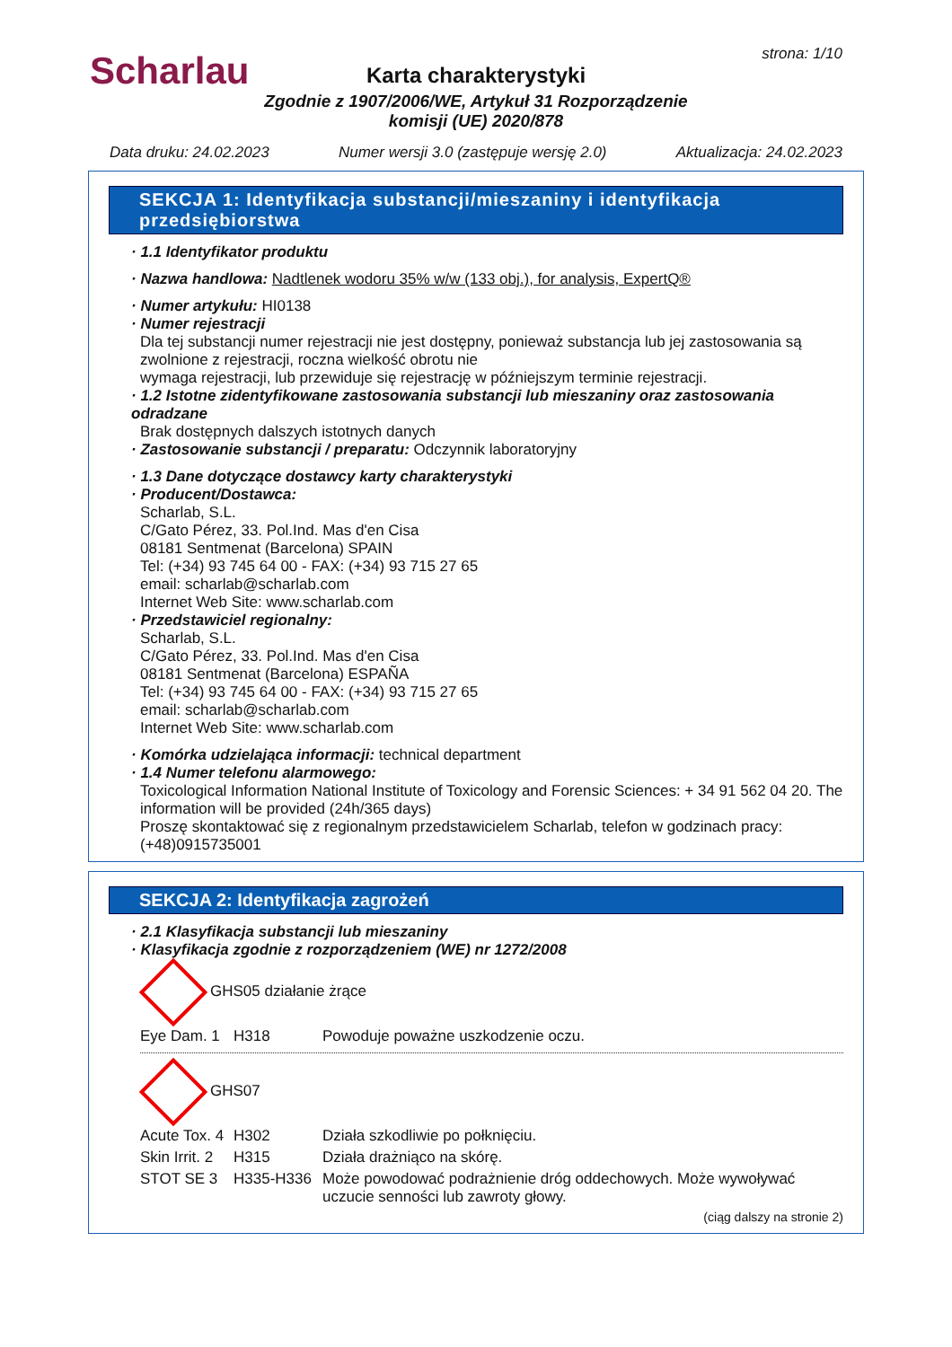Scharlau strona: 1/10
Karta charakterystyki
Zgodnie z 1907/2006/WE, Artykuł 31 Rozporządzenie komisji (UE) 2020/878
Data druku: 24.02.2023 Numer wersji 3.0 (zastępuje wersję 2.0) Aktualizacja: 24.02.2023
SEKCJA 1: Identyfikacja substancji/mieszaniny i identyfikacja przedsiębiorstwa
· 1.1 Identyfikator produktu
· Nazwa handlowa: Nadtlenek wodoru 35% w/w (133 obj.), for analysis, ExpertQ®
· Numer artykułu: HI0138
· Numer rejestracji
Dla tej substancji numer rejestracji nie jest dostępny, ponieważ substancja lub jej zastosowania są zwolnione z rejestracji, roczna wielkość obrotu nie
wymaga rejestracji, lub przewiduje się rejestrację w późniejszym terminie rejestracji.
· 1.2 Istotne zidentyfikowane zastosowania substancji lub mieszaniny oraz zastosowania odradzane
Brak dostępnych dalszych istotnych danych
· Zastosowanie substancji / preparatu: Odczynnik laboratoryjny
· 1.3 Dane dotyczące dostawcy karty charakterystyki
· Producent/Dostawca:
Scharlab, S.L.
C/Gato Pérez, 33. Pol.Ind. Mas d'en Cisa
08181 Sentmenat (Barcelona) SPAIN
Tel: (+34) 93 745 64 00 - FAX: (+34) 93 715 27 65
email: scharlab@scharlab.com
Internet Web Site: www.scharlab.com
· Przedstawiciel regionalny:
Scharlab, S.L.
C/Gato Pérez, 33. Pol.Ind. Mas d'en Cisa
08181 Sentmenat (Barcelona) ESPAÑA
Tel: (+34) 93 745 64 00 - FAX: (+34) 93 715 27 65
email: scharlab@scharlab.com
Internet Web Site: www.scharlab.com
· Komórka udzielająca informacji: technical department
· 1.4 Numer telefonu alarmowego:
Toxicological Information National Institute of Toxicology and Forensic Sciences: + 34 91 562 04 20. The information will be provided (24h/365 days)
Proszę skontaktować się z regionalnym przedstawicielem Scharlab, telefon w godzinach pracy: (+48)0915735001
SEKCJA 2: Identyfikacja zagrożeń
· 2.1 Klasyfikacja substancji lub mieszaniny
· Klasyfikacja zgodnie z rozporządzeniem (WE) nr 1272/2008
GHS05 działanie żrące
| Eye Dam. 1 | H318 | Powoduje poważne uszkodzenie oczu. |
GHS07
| Acute Tox. 4 | H302 | Działa szkodliwie po połknięciu. |
| Skin Irrit. 2 | H315 | Działa drażniąco na skórę. |
| STOT SE 3 | H335-H336 | Może powodować podrażnienie dróg oddechowych. Może wywoływać uczucie senności lub zawroty głowy. |
(ciąg dalszy na stronie 2)